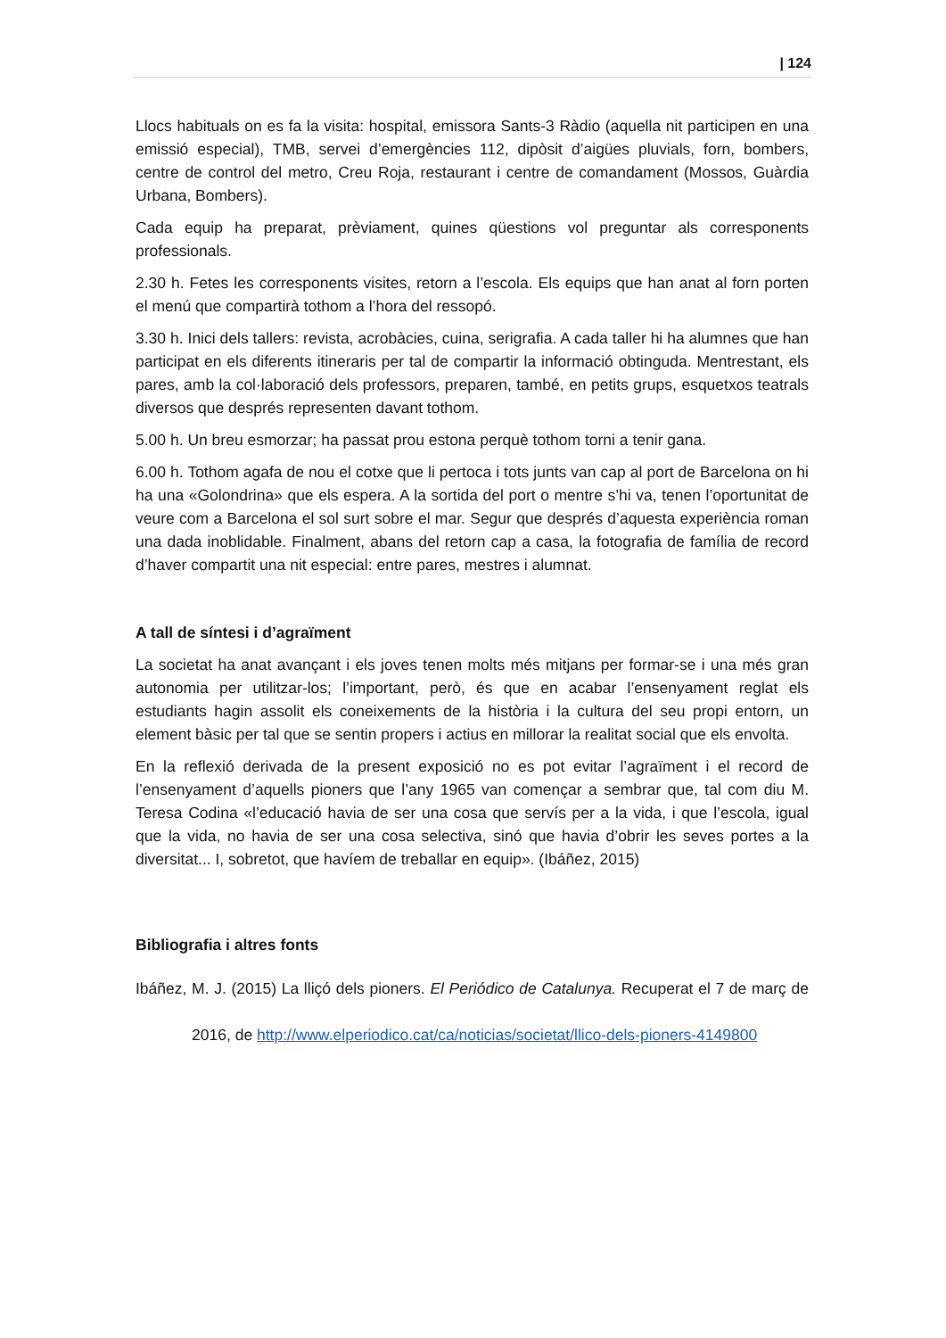| 124
Llocs habituals on es fa la visita: hospital, emissora Sants-3 Ràdio (aquella nit participen en una emissió especial), TMB, servei d’emergències 112, dipòsit d’aigües pluvials, forn, bombers, centre de control del metro, Creu Roja, restaurant i centre de comandament (Mossos, Guàrdia Urbana, Bombers).
Cada equip ha preparat, prèviament, quines qüestions vol preguntar als corresponents professionals.
2.30 h. Fetes les corresponents visites, retorn a l’escola. Els equips que han anat al forn porten el menú que compartirà tothom a l’hora del ressopó.
3.30 h. Inici dels tallers: revista, acrobàcies, cuina, serigrafia. A cada taller hi ha alumnes que han participat en els diferents itineraris per tal de compartir la informació obtinguda. Mentrestant, els pares, amb la col·laboració dels professors, preparen, també, en petits grups, esquetxos teatrals diversos que després representen davant tothom.
5.00 h. Un breu esmorzar; ha passat prou estona perquè tothom torni a tenir gana.
6.00 h. Tothom agafa de nou el cotxe que li pertoca i tots junts van cap al port de Barcelona on hi ha una «Golondrina» que els espera. A la sortida del port o mentre s’hi va, tenen l’oportunitat de veure com a Barcelona el sol surt sobre el mar. Segur que després d’aquesta experiència roman una dada inoblidable. Finalment, abans del retorn cap a casa, la fotografia de família de record d’haver compartit una nit especial: entre pares, mestres i alumnat.
A tall de síntesi i d’agraïment
La societat ha anat avançant i els joves tenen molts més mitjans per formar-se i una més gran autonomia per utilitzar-los; l’important, però, és que en acabar l’ensenyament reglat els estudiants hagin assolit els coneixements de la història i la cultura del seu propi entorn, un element bàsic per tal que se sentin propers i actius en millorar la realitat social que els envolta.
En la reflexió derivada de la present exposició no es pot evitar l’agraïment i el record de l’ensenyament d’aquells pioners que l’any 1965 van començar a sembrar que, tal com diu M. Teresa Codina «l’educació havia de ser una cosa que servís per a la vida, i que l’escola, igual que la vida, no havia de ser una cosa selectiva, sinó que havia d’obrir les seves portes a la diversitat... I, sobretot, que havíem de treballar en equip». (Ibáñez, 2015)
Bibliografia i altres fonts
Ibáñez, M. J. (2015) La lliçó dels pioners. El Periódico de Catalunya. Recuperat el 7 de març de 2016, de http://www.elperiodico.cat/ca/noticias/societat/llico-dels-pioners-4149800